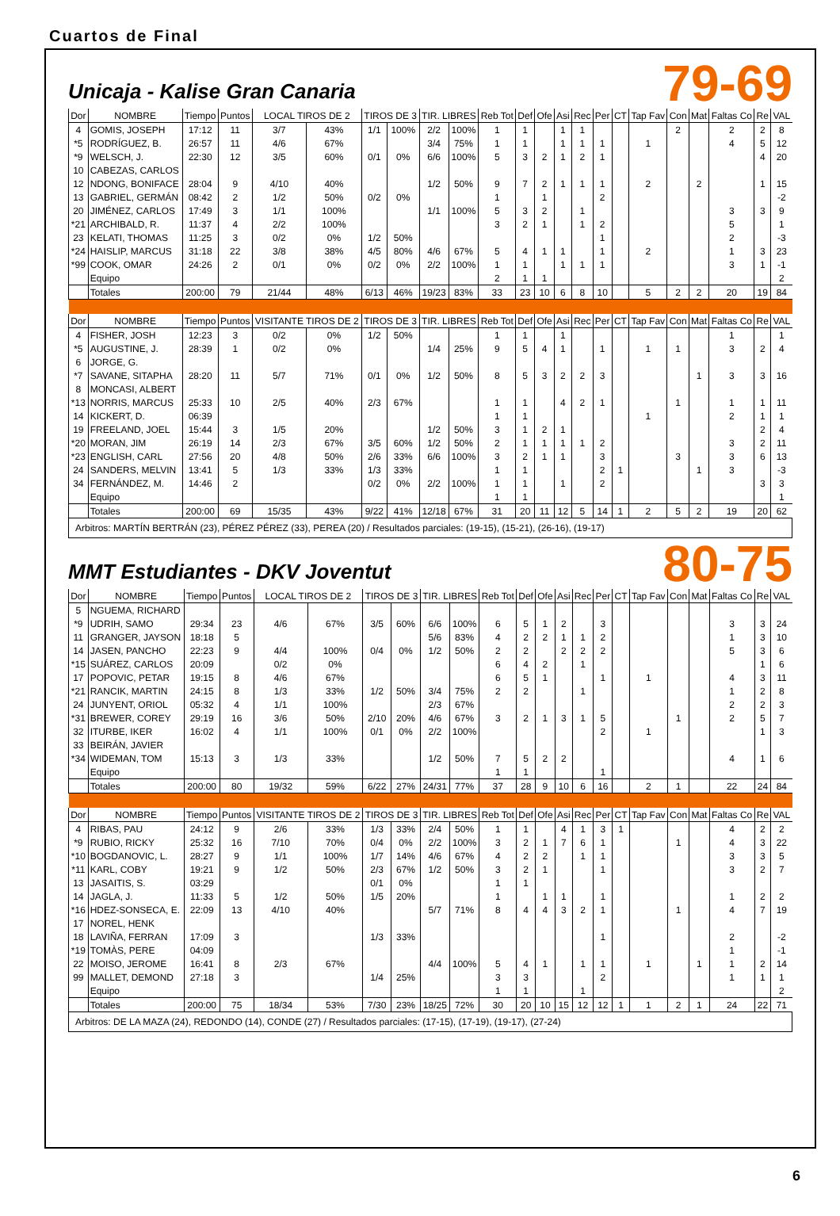Cuartos de Final
Unicaja - Kalise Gran Canaria
79-69
| Dor | NOMBRE | Tiempo | Puntos | LOCAL TIROS DE 2 | | TIROS DE 3 | | TIR. LIBRES | | Reb Tot | Def | Ofe | Asi | Rec | Per | CT | Tap Fav | Con | Mat | Faltas Co | Re | VAL |
| --- | --- | --- | --- | --- | --- | --- | --- | --- | --- | --- | --- | --- | --- | --- | --- | --- | --- | --- | --- | --- | --- | --- |
| 4 | GOMIS, JOSEPH | 17:12 | 11 | 3/7 | 43% | 1/1 | 100% | 2/2 | 100% | 1 | 1 | | 1 | 1 | | | | 2 | | 2 | 2 | 8 |
| *5 | RODRÍGUEZ, B. | 26:57 | 11 | 4/6 | 67% | | | 3/4 | 75% | 1 | 1 | | 1 | 1 | 1 | | 1 | | | 4 | 5 | 12 |
| *9 | WELSCH, J. | 22:30 | 12 | 3/5 | 60% | 0/1 | 0% | 6/6 | 100% | 5 | 3 | 2 | 1 | 2 | 1 | | | | | | 4 | 20 |
| 10 | CABEZAS, CARLOS | | | | | | | | | | | | | | | | | | | | | |
| 12 | NDONG, BONIFACE | 28:04 | 9 | 4/10 | 40% | | | 1/2 | 50% | 9 | 7 | 2 | 1 | 1 | 1 | | 2 | | 2 | | 1 | 15 |
| 13 | GABRIEL, GERMÁN | 08:42 | 2 | 1/2 | 50% | 0/2 | 0% | | | 1 | | 1 | | | 2 | | | | | | | -2 |
| 20 | JIMÉNEZ, CARLOS | 17:49 | 3 | 1/1 | 100% | | | 1/1 | 100% | 5 | 3 | 2 | | 1 | | | | | | 3 | 3 | 9 |
| *21 | ARCHIBALD, R. | 11:37 | 4 | 2/2 | 100% | | | | | 3 | 2 | 1 | | 1 | 2 | | | | | 5 | | 1 |
| 23 | KELATI, THOMAS | 11:25 | 3 | 0/2 | 0% | 1/2 | 50% | | | | | | | | 1 | | | | | 2 | | -3 |
| *24 | HAISLIP, MARCUS | 31:18 | 22 | 3/8 | 38% | 4/5 | 80% | 4/6 | 67% | 5 | 4 | 1 | 1 | | 1 | | 2 | | | 1 | 3 | 23 |
| *99 | COOK, OMAR | 24:26 | 2 | 0/1 | 0% | 0/2 | 0% | 2/2 | 100% | 1 | 1 | | 1 | 1 | 1 | | | | | 3 | 1 | -1 |
| | Equipo | | | | | | | | | 2 | 1 | 1 | | | | | | | | | | 2 |
| | Totales | 200:00 | 79 | 21/44 | 48% | 6/13 | 46% | 19/23 | 83% | 33 | 23 | 10 | 6 | 8 | 10 | | 5 | 2 | 2 | 20 | 19 | 84 |
| Dor | NOMBRE | Tiempo | Puntos | VISITANTE TIROS DE 2 | | TIROS DE 3 | | TIR. LIBRES | | Reb Tot | Def | Ofe | Asi | Rec | Per | CT | Tap Fav | Con | Mat | Faltas Co | Re | VAL |
| 4 | FISHER, JOSH | 12:23 | 3 | 0/2 | 0% | 1/2 | 50% | | | 1 | 1 | | 1 | | | | | | | 1 | | 1 |
| *5 | AUGUSTINE, J. | 28:39 | 1 | 0/2 | 0% | | | 1/4 | 25% | 9 | 5 | 4 | 1 | | 1 | | 1 | 1 | | 3 | 2 | 4 |
| 6 | JORGE, G. | | | | | | | | | | | | | | | | | | | | | |
| *7 | SAVANE, SITAPHA | 28:20 | 11 | 5/7 | 71% | 0/1 | 0% | 1/2 | 50% | 8 | 5 | 3 | 2 | 2 | 3 | | | | 1 | 3 | 3 | 16 |
| 8 | MONCASI, ALBERT | | | | | | | | | | | | | | | | | | | | | |
| *13 | NORRIS, MARCUS | 25:33 | 10 | 2/5 | 40% | 2/3 | 67% | | | 1 | 1 | | 4 | 2 | 1 | | | 1 | | 1 | 1 | 11 |
| 14 | KICKERT, D. | 06:39 | | | | | | | | 1 | 1 | | | | | | 1 | | | 2 | 1 | 1 |
| 19 | FREELAND, JOEL | 15:44 | 3 | 1/5 | 20% | | | 1/2 | 50% | 3 | 1 | 2 | 1 | | | | | | | | 2 | 4 |
| *20 | MORAN, JIM | 26:19 | 14 | 2/3 | 67% | 3/5 | 60% | 1/2 | 50% | 2 | 1 | 1 | 1 | 1 | 2 | | | | | 3 | 2 | 11 |
| *23 | ENGLISH, CARL | 27:56 | 20 | 4/8 | 50% | 2/6 | 33% | 6/6 | 100% | 3 | 2 | 1 | 1 | | 3 | | | 3 | | 3 | 6 | 13 |
| 24 | SANDERS, MELVIN | 13:41 | 5 | 1/3 | 33% | 1/3 | 33% | | | 1 | 1 | | | | 2 | 1 | | | 1 | 3 | | -3 |
| 34 | FERNÁNDEZ, M. | 14:46 | 2 | | | 0/2 | 0% | 2/2 | 100% | 1 | 1 | | 1 | | 2 | | | | | | 3 | 3 |
| | Equipo | | | | | | | | | 1 | 1 | | | | | | | | | | | 1 |
| | Totales | 200:00 | 69 | 15/35 | 43% | 9/22 | 41% | 12/18 | 67% | 31 | 20 | 11 | 12 | 5 | 14 | 1 | 2 | 5 | 2 | 19 | 20 | 62 |
| Arbitros: MARTÍN BERTRÁN (23), PÉREZ PÉREZ (33), PEREA (20) / Resultados parciales: (19-15), (15-21), (26-16), (19-17) | | | | | | | | | | | | | | | | | | | | | | |
MMT Estudiantes - DKV Joventut
80-75
| Dor | NOMBRE | Tiempo | Puntos | LOCAL TIROS DE 2 | | TIROS DE 3 | | TIR. LIBRES | | Reb Tot | Def | Ofe | Asi | Rec | Per | CT | Tap Fav | Con | Mat | Faltas Co | Re | VAL |
| --- | --- | --- | --- | --- | --- | --- | --- | --- | --- | --- | --- | --- | --- | --- | --- | --- | --- | --- | --- | --- | --- | --- |
| 5 | NGUEMA, RICHARD | | | | | | | | | | | | | | | | | | | | | |
| *9 | UDRIH, SAMO | 29:34 | 23 | 4/6 | 67% | 3/5 | 60% | 6/6 | 100% | 6 | 5 | 1 | 2 | | 3 | | | | | 3 | 3 | 24 |
| 11 | GRANGER, JAYSON | 18:18 | 5 | | | | | 5/6 | 83% | 4 | 2 | 2 | 1 | 1 | 2 | | | | | 1 | 3 | 10 |
| 14 | JASEN, PANCHO | 22:23 | 9 | 4/4 | 100% | 0/4 | 0% | 1/2 | 50% | 2 | 2 | | 2 | 2 | 2 | | | | | 5 | 3 | 6 |
| *15 | SUÁREZ, CARLOS | 20:09 | | 0/2 | 0% | | | | | 6 | 4 | 2 | | 1 | | | | | | | 1 | 6 |
| 17 | POPOVIC, PETAR | 19:15 | 8 | 4/6 | 67% | | | | | 6 | 5 | 1 | | | 1 | | 1 | | | 4 | 3 | 11 |
| *21 | RANCIK, MARTIN | 24:15 | 8 | 1/3 | 33% | 1/2 | 50% | 3/4 | 75% | 2 | 2 | | | 1 | | | | | | 1 | 2 | 8 |
| 24 | JUNYENT, ORIOL | 05:32 | 4 | 1/1 | 100% | | | 2/3 | 67% | | | | | | | | | | | 2 | 2 | 3 |
| *31 | BREWER, COREY | 29:19 | 16 | 3/6 | 50% | 2/10 | 20% | 4/6 | 67% | 3 | 2 | 1 | 3 | 1 | 5 | | | 1 | | 2 | 5 | 7 |
| 32 | ITURBE, IKER | 16:02 | 4 | 1/1 | 100% | 0/1 | 0% | 2/2 | 100% | | | | | | 2 | | 1 | | | | 1 | 3 |
| 33 | BEIRÁN, JAVIER | | | | | | | | | | | | | | | | | | | | | |
| *34 | WIDEMAN, TOM | 15:13 | 3 | 1/3 | 33% | | | 1/2 | 50% | 7 | 5 | 2 | 2 | | | | | | | 4 | 1 | 6 |
| | Equipo | | | | | | | | | 1 | 1 | | | | 1 | | | | | | | |
| | Totales | 200:00 | 80 | 19/32 | 59% | 6/22 | 27% | 24/31 | 77% | 37 | 28 | 9 | 10 | 6 | 16 | | 2 | 1 | | 22 | 24 | 84 |
| Dor | NOMBRE | Tiempo | Puntos | VISITANTE TIROS DE 2 | | TIROS DE 3 | | TIR. LIBRES | | Reb Tot | Def | Ofe | Asi | Rec | Per | CT | Tap Fav | Con | Mat | Faltas Co | Re | VAL |
| 4 | RIBAS, PAU | 24:12 | 9 | 2/6 | 33% | 1/3 | 33% | 2/4 | 50% | 1 | 1 | | 4 | 1 | 3 | 1 | | | | 4 | 2 | 2 |
| *9 | RUBIO, RICKY | 25:32 | 16 | 7/10 | 70% | 0/4 | 0% | 2/2 | 100% | 3 | 2 | 1 | 7 | 6 | 1 | | | 1 | | 4 | 3 | 22 |
| *10 | BOGDANOVIC, L. | 28:27 | 9 | 1/1 | 100% | 1/7 | 14% | 4/6 | 67% | 4 | 2 | 2 | | 1 | 1 | | | | | 3 | 3 | 5 |
| *11 | KARL, COBY | 19:21 | 9 | 1/2 | 50% | 2/3 | 67% | 1/2 | 50% | 3 | 2 | 1 | | | 1 | | | | | 3 | 2 | 7 |
| 13 | JASAITIS, S. | 03:29 | | | | 0/1 | 0% | | | 1 | 1 | | | | | | | | | | | |
| 14 | JAGLA, J. | 11:33 | 5 | 1/2 | 50% | 1/5 | 20% | | | 1 | | 1 | 1 | | 1 | | | | | 1 | 2 | 2 |
| *16 | HDEZ-SONSECA, E. | 22:09 | 13 | 4/10 | 40% | | | 5/7 | 71% | 8 | 4 | 4 | 3 | 2 | 1 | | | 1 | | 4 | 7 | 19 |
| 17 | NOREL, HENK | | | | | | | | | | | | | | | | | | | | | |
| 18 | LAVIÑA, FERRAN | 17:09 | 3 | | | 1/3 | 33% | | | | | | | | 1 | | | | | 2 | | -2 |
| *19 | TOMÀS, PERE | 04:09 | | | | | | | | | | | | | | | | | | 1 | | -1 |
| 22 | MOISO, JEROME | 16:41 | 8 | 2/3 | 67% | | | 4/4 | 100% | 5 | 4 | 1 | | 1 | 1 | | 1 | | 1 | 1 | 2 | 14 |
| 99 | MALLET, DEMOND | 27:18 | 3 | | | 1/4 | 25% | | | 3 | 3 | | | | 2 | | | | | 1 | 1 | 1 |
| | Equipo | | | | | | | | | 1 | 1 | | | 1 | | | | | | | | 2 |
| | Totales | 200:00 | 75 | 18/34 | 53% | 7/30 | 23% | 18/25 | 72% | 30 | 20 | 10 | 15 | 12 | 12 | 1 | 1 | 2 | 1 | 24 | 22 | 71 |
| Arbitros: DE LA MAZA (24), REDONDO (14), CONDE (27) / Resultados parciales: (17-15), (17-19), (19-17), (27-24) | | | | | | | | | | | | | | | | | | | | | | |
6